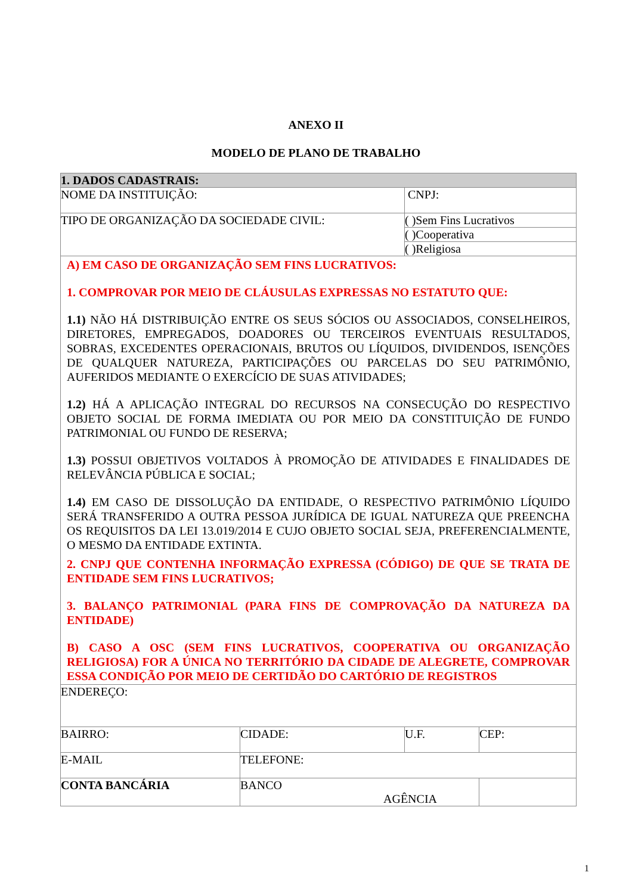ANEXO II
MODELO DE PLANO DE TRABALHO
| 1. DADOS CADASTRAIS: | | | |
| NOME DA INSTITUIÇÃO: | | CNPJ: | |
| TIPO DE ORGANIZAÇÃO DA SOCIEDADE CIVIL: | | ( )Sem Fins Lucrativos | |
| | | ( )Cooperativa | |
| | | ( )Religiosa | |
| A) EM CASO DE ORGANIZAÇÃO SEM FINS LUCRATIVOS: 1. COMPROVAR POR MEIO DE CLÁUSULAS EXPRESSAS NO ESTATUTO QUE: 1.1) NÃO HÁ DISTRIBUIÇÃO ENTRE OS SEUS SÓCIOS OU ASSOCIADOS, CONSELHEIROS, DIRETORES, EMPREGADOS, DOADORES OU TERCEIROS EVENTUAIS RESULTADOS, SOBRAS, EXCEDENTES OPERACIONAIS, BRUTOS OU LÍQUIDOS, DIVIDENDOS, ISENÇÕES DE QUALQUER NATUREZA, PARTICIPAÇÕES OU PARCELAS DO SEU PATRIMÔNIO, AUFERIDOS MEDIANTE O EXERCÍCIO DE SUAS ATIVIDADES; 1.2) HÁ A APLICAÇÃO INTEGRAL DO RECURSOS NA CONSECUÇÃO DO RESPECTIVO OBJETO SOCIAL DE FORMA IMEDIATA OU POR MEIO DA CONSTITUIÇÃO DE FUNDO PATRIMONIAL OU FUNDO DE RESERVA; 1.3) POSSUI OBJETIVOS VOLTADOS À PROMOÇÃO DE ATIVIDADES E FINALIDADES DE RELEVÂNCIA PÚBLICA E SOCIAL; 1.4) EM CASO DE DISSOLUÇÃO DA ENTIDADE, O RESPECTIVO PATRIMÔNIO LÍQUIDO SERÁ TRANSFERIDO A OUTRA PESSOA JURÍDICA DE IGUAL NATUREZA QUE PREENCHA OS REQUISITOS DA LEI 13.019/2014 E CUJO OBJETO SOCIAL SEJA, PREFERENCIALMENTE, O MESMO DA ENTIDADE EXTINTA. 2. CNPJ QUE CONTENHA INFORMAÇÃO EXPRESSA (CÓDIGO) DE QUE SE TRATA DE ENTIDADE SEM FINS LUCRATIVOS; 3. BALANÇO PATRIMONIAL (PARA FINS DE COMPROVAÇÃO DA NATUREZA DA ENTIDADE) B) CASO A OSC (SEM FINS LUCRATIVOS, COOPERATIVA OU ORGANIZAÇÃO RELIGIOSA) FOR A ÚNICA NO TERRITÓRIO DA CIDADE DE ALEGRETE, COMPROVAR ESSA CONDIÇÃO POR MEIO DE CERTIDÃO DO CARTÓRIO DE REGISTROS | | | |
| ENDEREÇO: | | | |
| BAIRRO: | CIDADE: | U.F. | CEP: |
| E-MAIL | TELEFONE: | | |
| CONTA BANCÁRIA | BANCO AGÊNCIA | | |
1